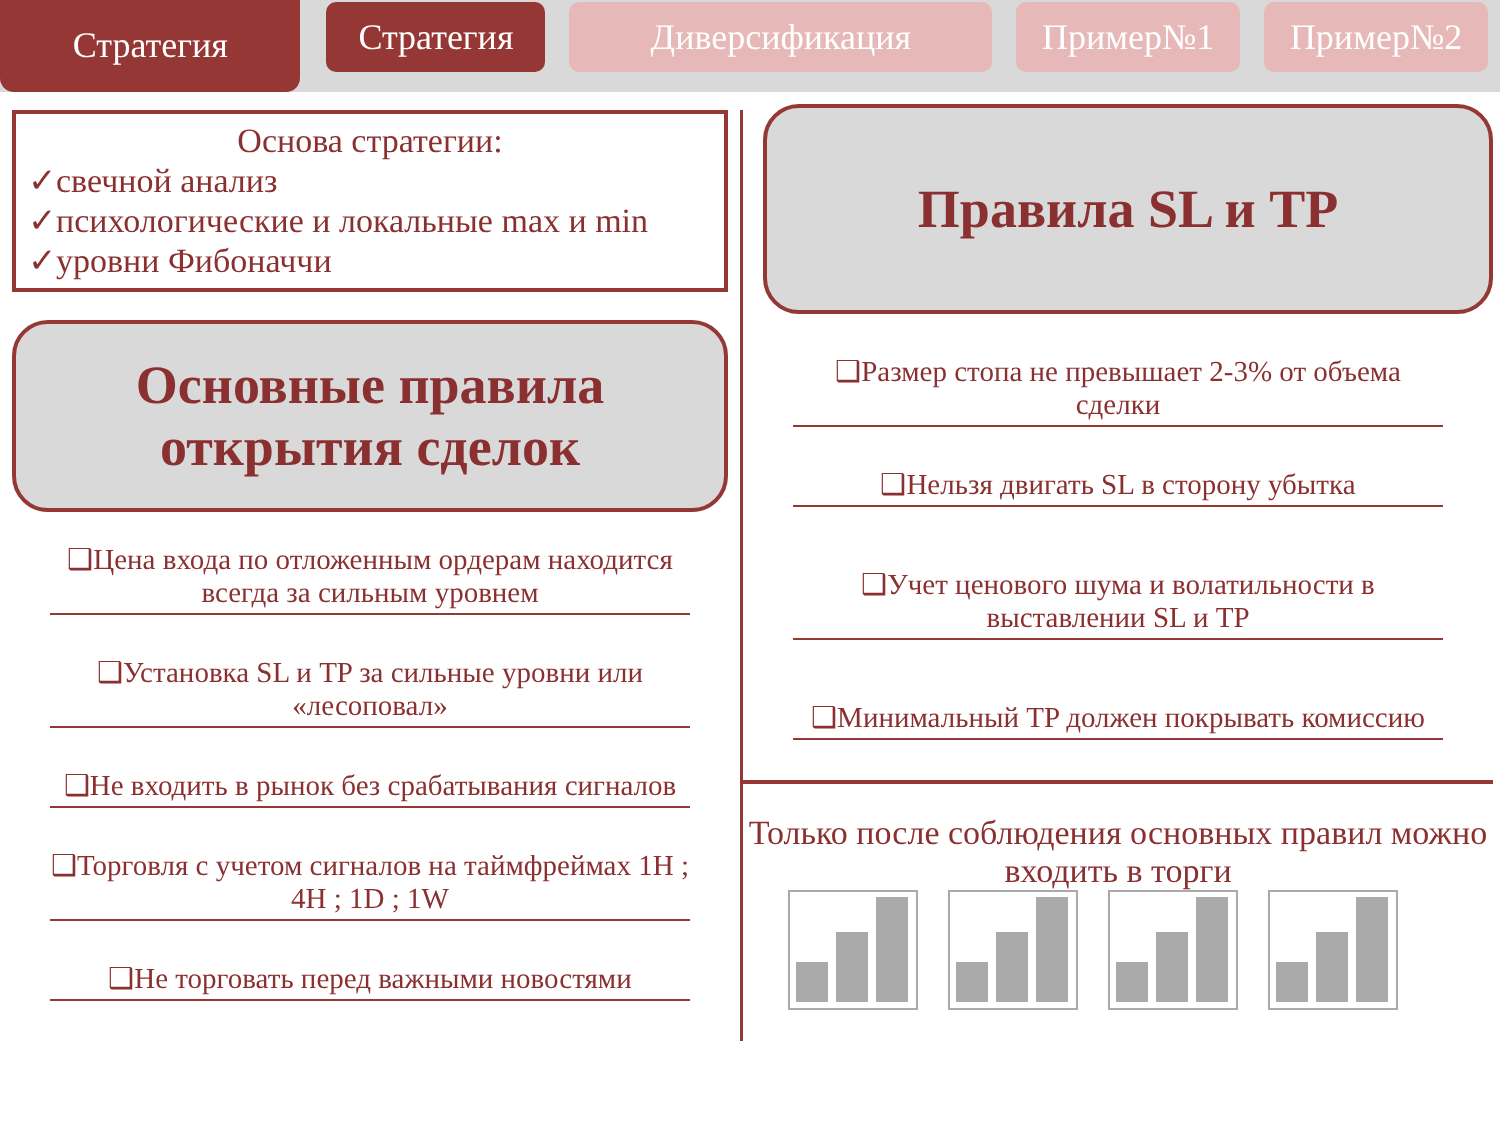Стратегия
Стратегия Диверсификация Пример№1 Пример№2
Основа стратегии:
✓свечной анализ
✓психологические и локальные max и min
✓уровни Фибоначчи
Основные правила
открытия сделок
❑Цена входа по отложенным ордерам находится всегда за сильным уровнем
❑Установка SL и TP за сильные уровни или «лесоповал»
❑Не входить в рынок без срабатывания сигналов
❑Торговля с учетом сигналов на таймфреймах 1H ; 4H ; 1D ; 1W
❑Не торговать перед важными новостями
Правила SL и TP
❑Размер стопа не превышает 2-3% от объема сделки
❑Нельзя двигать SL в сторону убытка
❑Учет ценового шума и волатильности в выставлении SL и TP
❑Минимальный TP должен покрывать комиссию
Только после соблюдения основных правил можно входить в торги